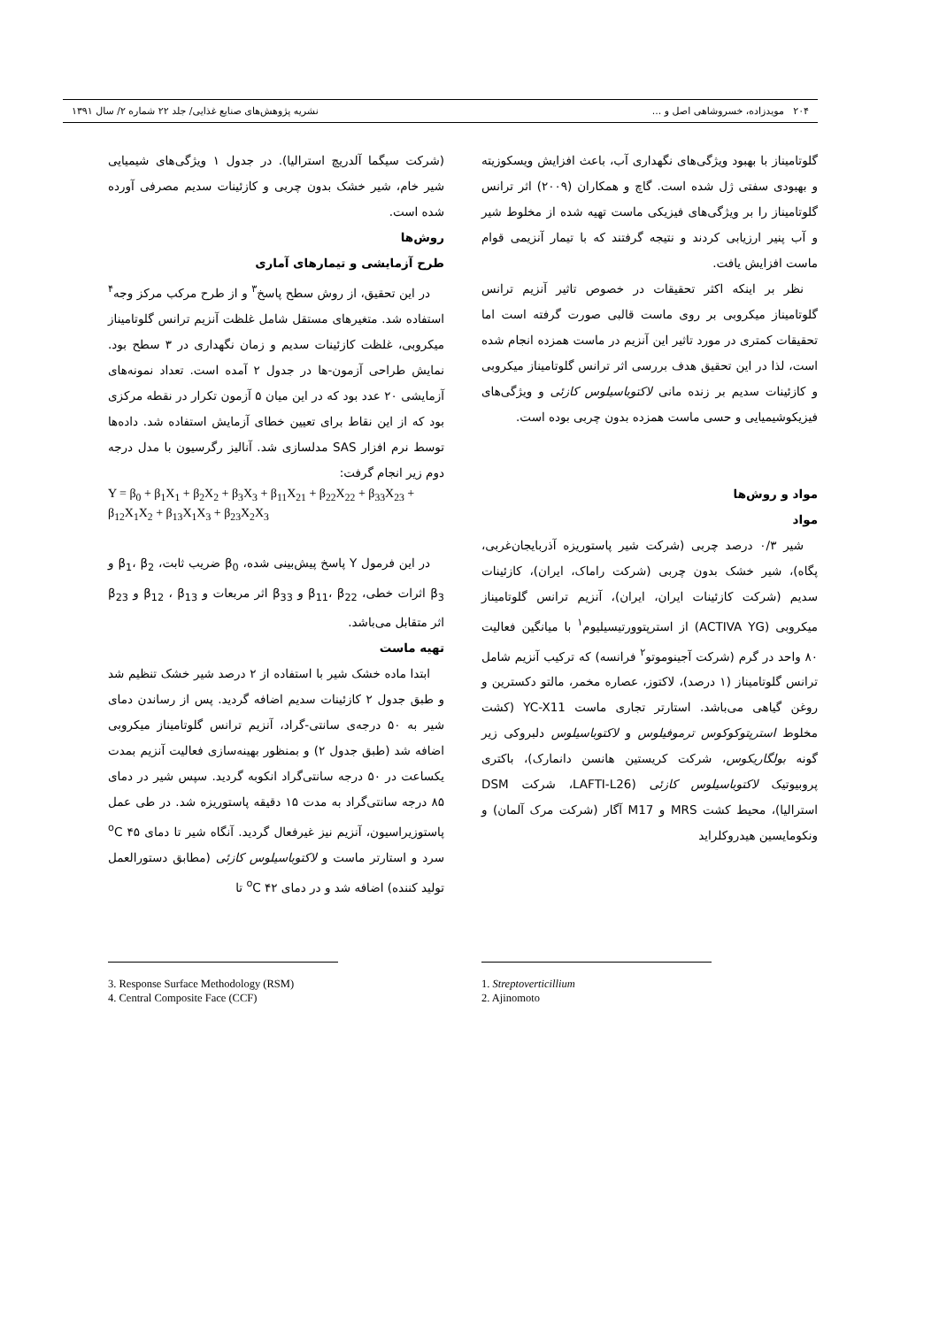۲۰۴ مویدزاده، خسروشاهی اصل و ... نشریه پژوهش‌های صنایع غذایی/ جلد ۲۲ شماره ۲/ سال ۱۳۹۱
گلوتامیناز با بهبود ویژگی‌های نگهداری آب، باعث افزایش ویسکوزیته و بهبودی سفتی ژل شده است. گاچ و همکاران (۲۰۰۹) اثر ترانس گلوتامیناز را بر ویژگی‌های فیزیکی ماست تهیه شده از مخلوط شیر و آب پنیر ارزیابی کردند و نتیجه گرفتند که با تیمار آنزیمی قوام ماست افزایش یافت.
نظر بر اینکه اکثر تحقیقات در خصوص تاثیر آنزیم ترانس گلوتامیناز میکروبی بر روی ماست قالبی صورت گرفته است اما تحقیقات کمتری در مورد تاثیر این آنزیم در ماست همزده انجام شده است، لذا در این تحقیق هدف بررسی اثر ترانس گلوتامیناز میکروبی و کازئینات سدیم بر زنده مانی لاکتوباسیلوس کازئی و ویژگی‌های فیزیکوشیمیایی و حسی ماست همزده بدون چربی بوده است.
مواد و روش‌ها
مواد
شیر ۰/۳ درصد چربی (شرکت شیر پاستوریزه آذربایجان‌غربی، پگاه)، شیر خشک بدون چربی (شرکت راماک، ایران)، کازئینات سدیم (شرکت کازئینات ایران، ایران)، آنزیم ترانس گلوتامیناز میکروبی (ACTIVA YG) از استرپتوورتیسیلیوم<sup>۱</sup> با میانگین فعالیت ۸۰ واحد در گرم (شرکت آجینوموتو<sup>۲</sup> فرانسه) که ترکیب آنزیم شامل ترانس گلوتامیناز (۱ درصد)، لاکتوز، عصاره مخمر، مالتو دکسترین و روغن گیاهی می‌باشد. استارتر تجاری ماست YC-X11 (کشت مخلوط استرپتوکوکوس ترموفیلوس و لاکتوباسیلوس دلبروکی زیر گونه بولگاریکوس، شرکت کریستین هانسن دانمارک)، باکتری پروبیوتیک لاکتوباسیلوس کازئی (LAFTI-L26، شرکت DSM استرالیا)، محیط کشت MRS و M17 آگار (شرکت مرک آلمان) و ونکومایسین هیدروکلراید
(شرکت سیگما آلدریچ استرالیا). در جدول ۱ ویژگی‌های شیمیایی شیر خام، شیر خشک بدون چربی و کازئینات سدیم مصرفی آورده شده است.
روش‌ها
طرح آزمایشی و تیمارهای آماری
در این تحقیق، از روش سطح پاسخ<sup>۳</sup> و از طرح مرکب مرکز وجه<sup>۴</sup> استفاده شد. متغیرهای مستقل شامل غلظت آنزیم ترانس گلوتامیناز میکروبی، غلظت کازئینات سدیم و زمان نگهداری در ۳ سطح بود. نمایش طراحی آزمون-ها در جدول ۲ آمده است. تعداد نمونه‌های آزمایشی ۲۰ عدد بود که در این میان ۵ آزمون تکرار در نقطه مرکزی بود که از این نقاط برای تعیین خطای آزمایش استفاده شد. داده‌ها توسط نرم افزار SAS مدلسازی شد. آنالیز رگرسیون با مدل درجه دوم زیر انجام گرفت:
Y = β<sub>0</sub> + β<sub>1</sub>X<sub>1</sub> + β<sub>2</sub>X<sub>2</sub> + β<sub>3</sub>X<sub>3</sub> + β<sub>11</sub>X<sub>21</sub> + β<sub>22</sub>X<sub>22</sub> + β<sub>33</sub>X<sub>23</sub> + β<sub>12</sub>X<sub>1</sub>X<sub>2</sub> + β<sub>13</sub>X<sub>1</sub>X<sub>3</sub> + β<sub>23</sub>X<sub>2</sub>X<sub>3</sub>
در این فرمول Y پاسخ پیش‌بینی شده، β<sub>0</sub> ضریب ثابت، β<sub>1</sub>، β<sub>2</sub> و β<sub>3</sub> اثرات خطی، β<sub>11</sub>، β<sub>22</sub> و β<sub>33</sub> اثر مربعات و β<sub>12</sub> ، β<sub>13</sub> و β<sub>23</sub> اثر متقابل می‌باشد.
تهیه ماست
ابتدا ماده خشک شیر با استفاده از ۲ درصد شیر خشک تنظیم شد و طبق جدول ۲ کازئینات سدیم اضافه گردید. پس از رساندن دمای شیر به ۵۰ درجه‌ی سانتی-گراد، آنزیم ترانس گلوتامیناز میکروبی اضافه شد (طبق جدول ۲) و بمنظور بهینه‌سازی فعالیت آنزیم بمدت یکساعت در ۵۰ درجه سانتی‌گراد انکوبه گردید. سپس شیر در دمای ۸۵ درجه سانتی‌گراد به مدت ۱۵ دقیقه پاستوریزه شد. در طی عمل پاستوزیراسیون، آنزیم نیز غیرفعال گردید. آنگاه شیر تا دمای ۴۵ <sup>o</sup>C سرد و استارتر ماست و لاکتوباسیلوس کازئی (مطابق دستورالعمل تولید کننده) اضافه شد و در دمای ۴۲ <sup>o</sup>C تا
1. Streptoverticillium
2. Ajinomoto
3. Response Surface Methodology (RSM)
4. Central Composite Face (CCF)